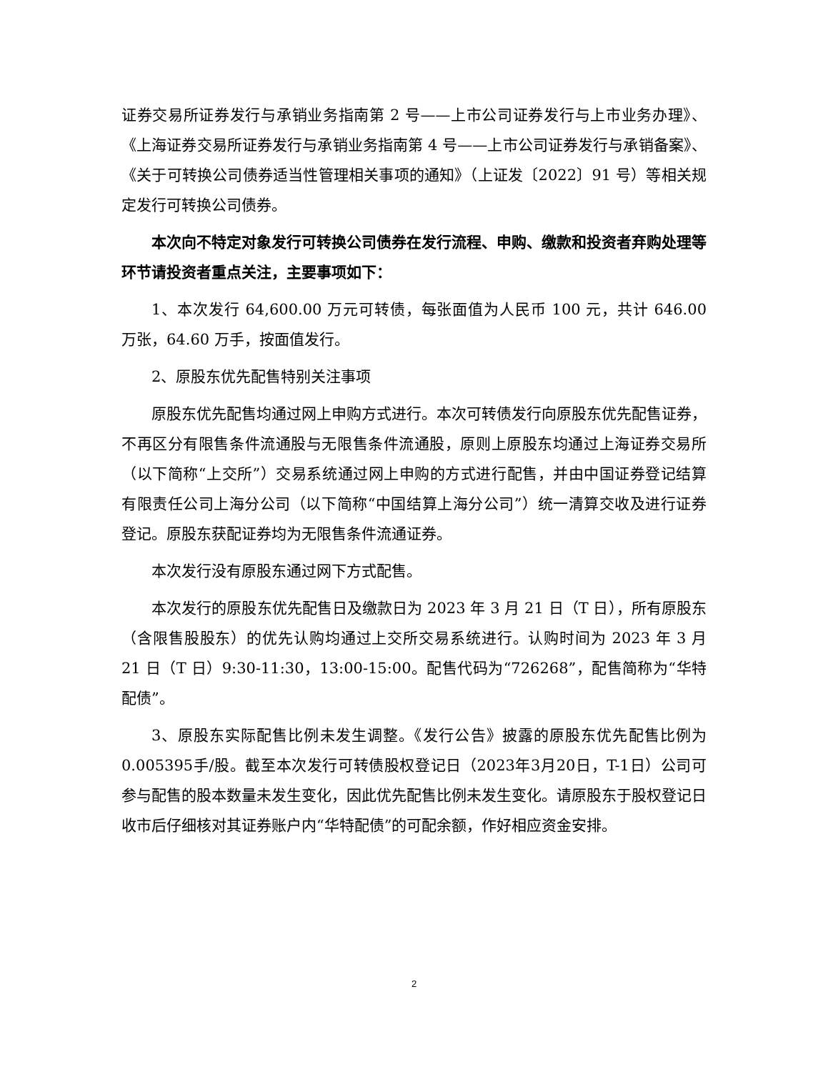证券交易所证券发行与承销业务指南第 2 号——上市公司证券发行与上市业务办理》、《上海证券交易所证券发行与承销业务指南第 4 号——上市公司证券发行与承销备案》、《关于可转换公司债券适当性管理相关事项的通知》（上证发〔2022〕91 号）等相关规定发行可转换公司债券。
本次向不特定对象发行可转换公司债券在发行流程、申购、缴款和投资者弃购处理等环节请投资者重点关注，主要事项如下：
1、本次发行 64,600.00 万元可转债，每张面值为人民币 100 元，共计 646.00 万张，64.60 万手，按面值发行。
2、原股东优先配售特别关注事项
原股东优先配售均通过网上申购方式进行。本次可转债发行向原股东优先配售证券，不再区分有限售条件流通股与无限售条件流通股，原则上原股东均通过上海证券交易所（以下简称“上交所”）交易系统通过网上申购的方式进行配售，并由中国证券登记结算有限责任公司上海分公司（以下简称“中国结算上海分公司”）统一清算交收及进行证券登记。原股东获配证券均为无限售条件流通证券。
本次发行没有原股东通过网下方式配售。
本次发行的原股东优先配售日及缴款日为 2023 年 3 月 21 日（T 日），所有原股东（含限售股股东）的优先认购均通过上交所交易系统进行。认购时间为 2023 年 3 月 21 日（T 日）9:30-11:30，13:00-15:00。配售代码为“726268”，配售简称为“华特配债”。
3、原股东实际配售比例未发生调整。《发行公告》披露的原股东优先配售比例为0.005395手/股。截至本次发行可转债股权登记日（2023年3月20日，T-1日）公司可参与配售的股本数量未发生变化，因此优先配售比例未发生变化。请原股东于股权登记日收市后仔细核对其证券账户内“华特配债”的可配余额，作好相应资金安排。
2